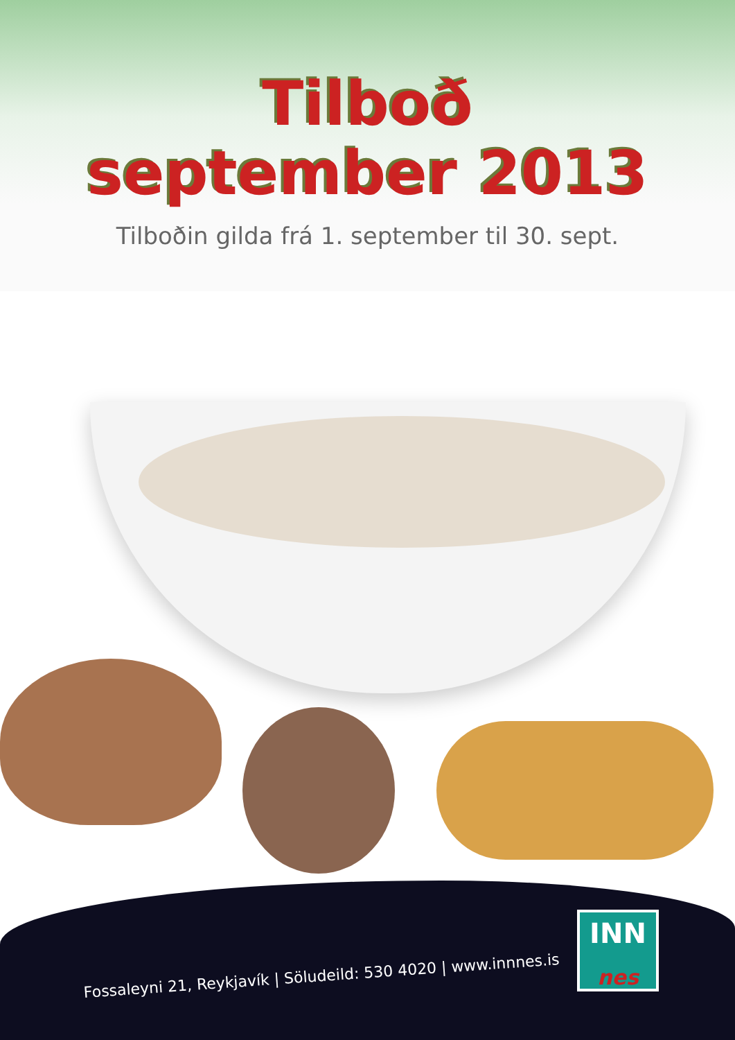Tilboð
september 2013
Tilboðin gilda frá 1. september til 30. sept.
Fossaleyni 21, Reykjavík | Söludeild: 530 4020 | www.innnes.is
INN
nes